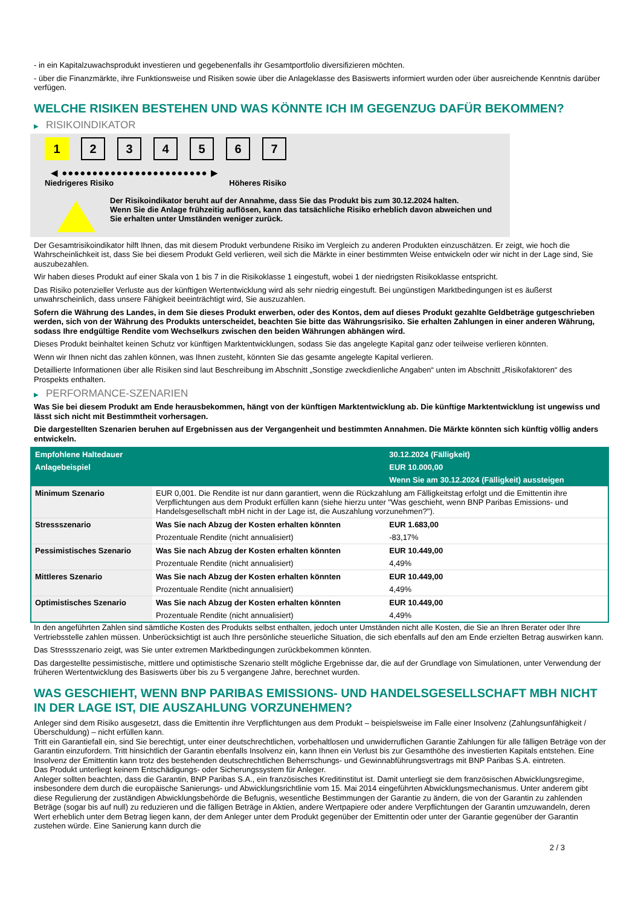- in ein Kapitalzuwachsprodukt investieren und gegebenenfalls ihr Gesamtportfolio diversifizieren möchten.
- über die Finanzmärkte, ihre Funktionsweise und Risiken sowie über die Anlageklasse des Basiswerts informiert wurden oder über ausreichende Kenntnis darüber verfügen.
WELCHE RISIKEN BESTEHEN UND WAS KÖNNTE ICH IM GEGENZUG DAFÜR BEKOMMEN?
▶ RISIKOINDIKATOR
1 2 3 4 5 6 7
◀ ●●●●●●●●●●●●●●●●●●●●●●●● ▶
Niedrigeres Risiko Höheres Risiko
Der Risikoindikator beruht auf der Annahme, dass Sie das Produkt bis zum 30.12.2024 halten.
Wenn Sie die Anlage frühzeitig auflösen, kann das tatsächliche Risiko erheblich davon abweichen und Sie erhalten unter Umständen weniger zurück.
Der Gesamtrisikoindikator hilft Ihnen, das mit diesem Produkt verbundene Risiko im Vergleich zu anderen Produkten einzuschätzen. Er zeigt, wie hoch die Wahrscheinlichkeit ist, dass Sie bei diesem Produkt Geld verlieren, weil sich die Märkte in einer bestimmten Weise entwickeln oder wir nicht in der Lage sind, Sie auszubezahlen.
Wir haben dieses Produkt auf einer Skala von 1 bis 7 in die Risikoklasse 1 eingestuft, wobei 1 der niedrigsten Risikoklasse entspricht.
Das Risiko potenzieller Verluste aus der künftigen Wertentwicklung wird als sehr niedrig eingestuft. Bei ungünstigen Marktbedingungen ist es äußerst unwahrscheinlich, dass unsere Fähigkeit beeinträchtigt wird, Sie auszuzahlen.
Sofern die Währung des Landes, in dem Sie dieses Produkt erwerben, oder des Kontos, dem auf dieses Produkt gezahlte Geldbeträge gutgeschrieben werden, sich von der Währung des Produkts unterscheidet, beachten Sie bitte das Währungsrisiko. Sie erhalten Zahlungen in einer anderen Währung, sodass Ihre endgültige Rendite vom Wechselkurs zwischen den beiden Währungen abhängen wird.
Dieses Produkt beinhaltet keinen Schutz vor künftigen Marktentwicklungen, sodass Sie das angelegte Kapital ganz oder teilweise verlieren könnten.
Wenn wir Ihnen nicht das zahlen können, was Ihnen zusteht, könnten Sie das gesamte angelegte Kapital verlieren.
Detaillierte Informationen über alle Risiken sind laut Beschreibung im Abschnitt „Sonstige zweckdienliche Angaben“ unten im Abschnitt „Risikofaktoren“ des Prospekts enthalten.
▶ PERFORMANCE-SZENARIEN
Was Sie bei diesem Produkt am Ende herausbekommen, hängt von der künftigen Marktentwicklung ab. Die künftige Marktentwicklung ist ungewiss und lässt sich nicht mit Bestimmtheit vorhersagen.
Die dargestellten Szenarien beruhen auf Ergebnissen aus der Vergangenheit und bestimmten Annahmen. Die Märkte könnten sich künftig völlig anders entwickeln.
| Empfohlene Haltedauer | | 30.12.2024 (Fälligkeit) |
| --- | --- | --- |
| Anlagebeispiel | | EUR 10.000,00 |
| | | Wenn Sie am 30.12.2024 (Fälligkeit) aussteigen |
| Minimum Szenario | EUR 0,001. Die Rendite ist nur dann garantiert, wenn die Rückzahlung am Fälligkeitstag erfolgt und die Emittentin ihre Verpflichtungen aus dem Produkt erfüllen kann (siehe hierzu unter "Was geschieht, wenn BNP Paribas Emissions- und Handelsgesellschaft mbH nicht in der Lage ist, die Auszahlung vorzunehmen?"). | |
| Stressszenario | Was Sie nach Abzug der Kosten erhalten könnten | EUR 1.683,00 |
| | Prozentuale Rendite (nicht annualisiert) | -83,17% |
| Pessimistisches Szenario | Was Sie nach Abzug der Kosten erhalten könnten | EUR 10.449,00 |
| | Prozentuale Rendite (nicht annualisiert) | 4,49% |
| Mittleres Szenario | Was Sie nach Abzug der Kosten erhalten könnten | EUR 10.449,00 |
| | Prozentuale Rendite (nicht annualisiert) | 4,49% |
| Optimistisches Szenario | Was Sie nach Abzug der Kosten erhalten könnten | EUR 10.449,00 |
| | Prozentuale Rendite (nicht annualisiert) | 4,49% |
In den angeführten Zahlen sind sämtliche Kosten des Produkts selbst enthalten, jedoch unter Umständen nicht alle Kosten, die Sie an Ihren Berater oder Ihre Vertriebsstelle zahlen müssen. Unberücksichtigt ist auch Ihre persönliche steuerliche Situation, die sich ebenfalls auf den am Ende erzielten Betrag auswirken kann.
Das Stressszenario zeigt, was Sie unter extremen Marktbedingungen zurückbekommen könnten.
Das dargestellte pessimistische, mittlere und optimistische Szenario stellt mögliche Ergebnisse dar, die auf der Grundlage von Simulationen, unter Verwendung der früheren Wertentwicklung des Basiswerts über bis zu 5 vergangene Jahre, berechnet wurden.
WAS GESCHIEHT, WENN BNP PARIBAS EMISSIONS- UND HANDELSGESELLSCHAFT MBH NICHT IN DER LAGE IST, DIE AUSZAHLUNG VORZUNEHMEN?
Anleger sind dem Risiko ausgesetzt, dass die Emittentin ihre Verpflichtungen aus dem Produkt – beispielsweise im Falle einer Insolvenz (Zahlungsunfähigkeit / Überschuldung) – nicht erfüllen kann.
Tritt ein Garantiefall ein, sind Sie berechtigt, unter einer deutschrechtlichen, vorbehaltlosen und unwiderruflichen Garantie Zahlungen für alle fälligen Beträge von der Garantin einzufordern. Tritt hinsichtlich der Garantin ebenfalls Insolvenz ein, kann Ihnen ein Verlust bis zur Gesamthöhe des investierten Kapitals entstehen. Eine Insolvenz der Emittentin kann trotz des bestehenden deutschrechtlichen Beherrschungs- und Gewinnabführungsvertrags mit BNP Paribas S.A. eintreten.
Das Produkt unterliegt keinem Entschädigungs- oder Sicherungssystem für Anleger.
Anleger sollten beachten, dass die Garantin, BNP Paribas S.A., ein französisches Kreditinstitut ist. Damit unterliegt sie dem französischen Abwicklungsregime, insbesondere dem durch die europäische Sanierungs- und Abwicklungsrichtlinie vom 15. Mai 2014 eingeführten Abwicklungsmechanismus. Unter anderem gibt diese Regulierung der zuständigen Abwicklungsbehörde die Befugnis, wesentliche Bestimmungen der Garantie zu ändern, die von der Garantin zu zahlenden Beträge (sogar bis auf null) zu reduzieren und die fälligen Beträge in Aktien, andere Wertpapiere oder andere Verpflichtungen der Garantin umzuwandeln, deren Wert erheblich unter dem Betrag liegen kann, der dem Anleger unter dem Produkt gegenüber der Emittentin oder unter der Garantie gegenüber der Garantin zustehen würde. Eine Sanierung kann durch die
2 / 3